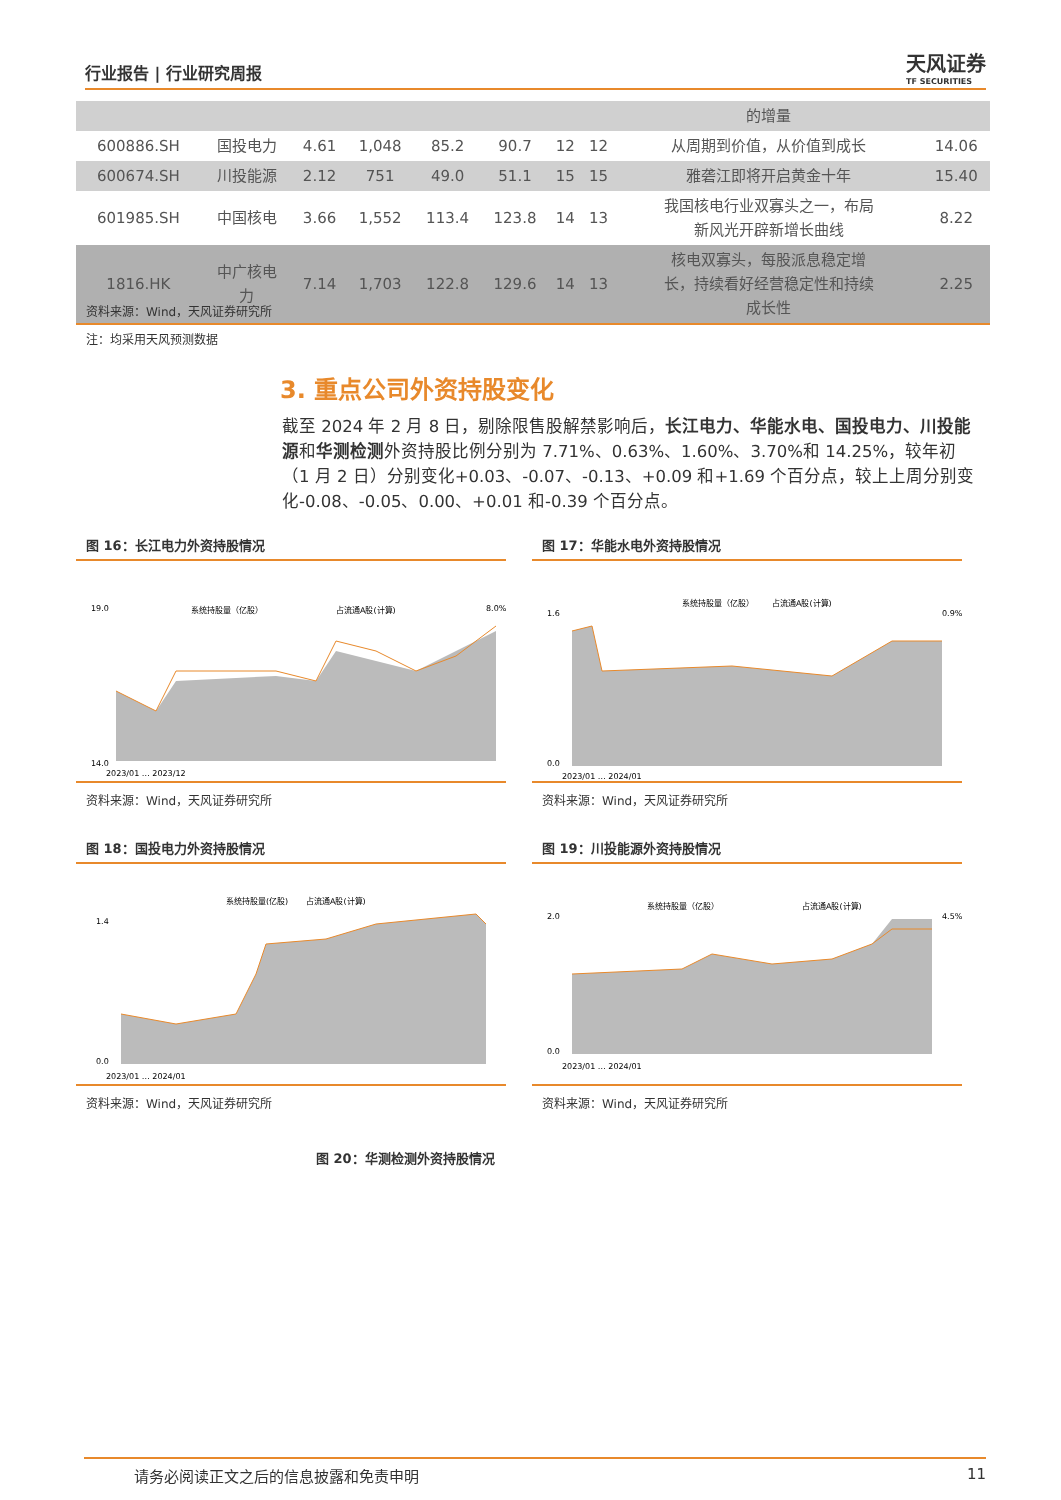行业报告 | 行业研究周报
天风证券
TF SECURITIES
| | | | | | | | | 的增量 | |
| 600886.SH | 国投电力 | 4.61 | 1,048 | 85.2 | 90.7 | 12 | 12 | 从周期到价值，从价值到成长 | 14.06 |
| 600674.SH | 川投能源 | 2.12 | 751 | 49.0 | 51.1 | 15 | 15 | 雅砻江即将开启黄金十年 | 15.40 |
| 601985.SH | 中国核电 | 3.66 | 1,552 | 113.4 | 123.8 | 14 | 13 | 我国核电行业双寡头之一，布局 新风光开辟新增长曲线 | 8.22 |
| 1816.HK | 中广核电 力 | 7.14 | 1,703 | 122.8 | 129.6 | 14 | 13 | 核电双寡头，每股派息稳定增 长，持续看好经营稳定性和持续 成长性 | 2.25 |
资料来源：Wind，天风证券研究所
注：均采用天风预测数据
3. 重点公司外资持股变化
截至 2024 年 2 月 8 日，剔除限售股解禁影响后，长江电力、华能水电、国投电力、川投能源和华测检测外资持股比例分别为 7.71%、0.63%、1.60%、3.70%和 14.25%，较年初（1 月 2 日）分别变化+0.03、-0.07、-0.13、+0.09 和+1.69 个百分点，较上上周分别变化-0.08、-0.05、0.00、+0.01 和-0.39 个百分点。
图 16：长江电力外资持股情况
系统持股量（亿股）
占流通A股(计算)
19.0
14.0
8.0%
2023/01 … 2023/12
资料来源：Wind，天风证券研究所
图 17：华能水电外资持股情况
系统持股量（亿股）
占流通A股(计算)
1.6
0.0
0.9%
2023/01 … 2024/01
资料来源：Wind，天风证券研究所
图 18：国投电力外资持股情况
系统持股量(亿股)
占流通A股(计算)
1.4
0.0
2023/01 … 2024/01
资料来源：Wind，天风证券研究所
图 19：川投能源外资持股情况
系统持股量（亿股）
占流通A股(计算)
2.0
0.0
4.5%
2023/01 … 2024/01
资料来源：Wind，天风证券研究所
图 20：华测检测外资持股情况
请务必阅读正文之后的信息披露和免责申明 11